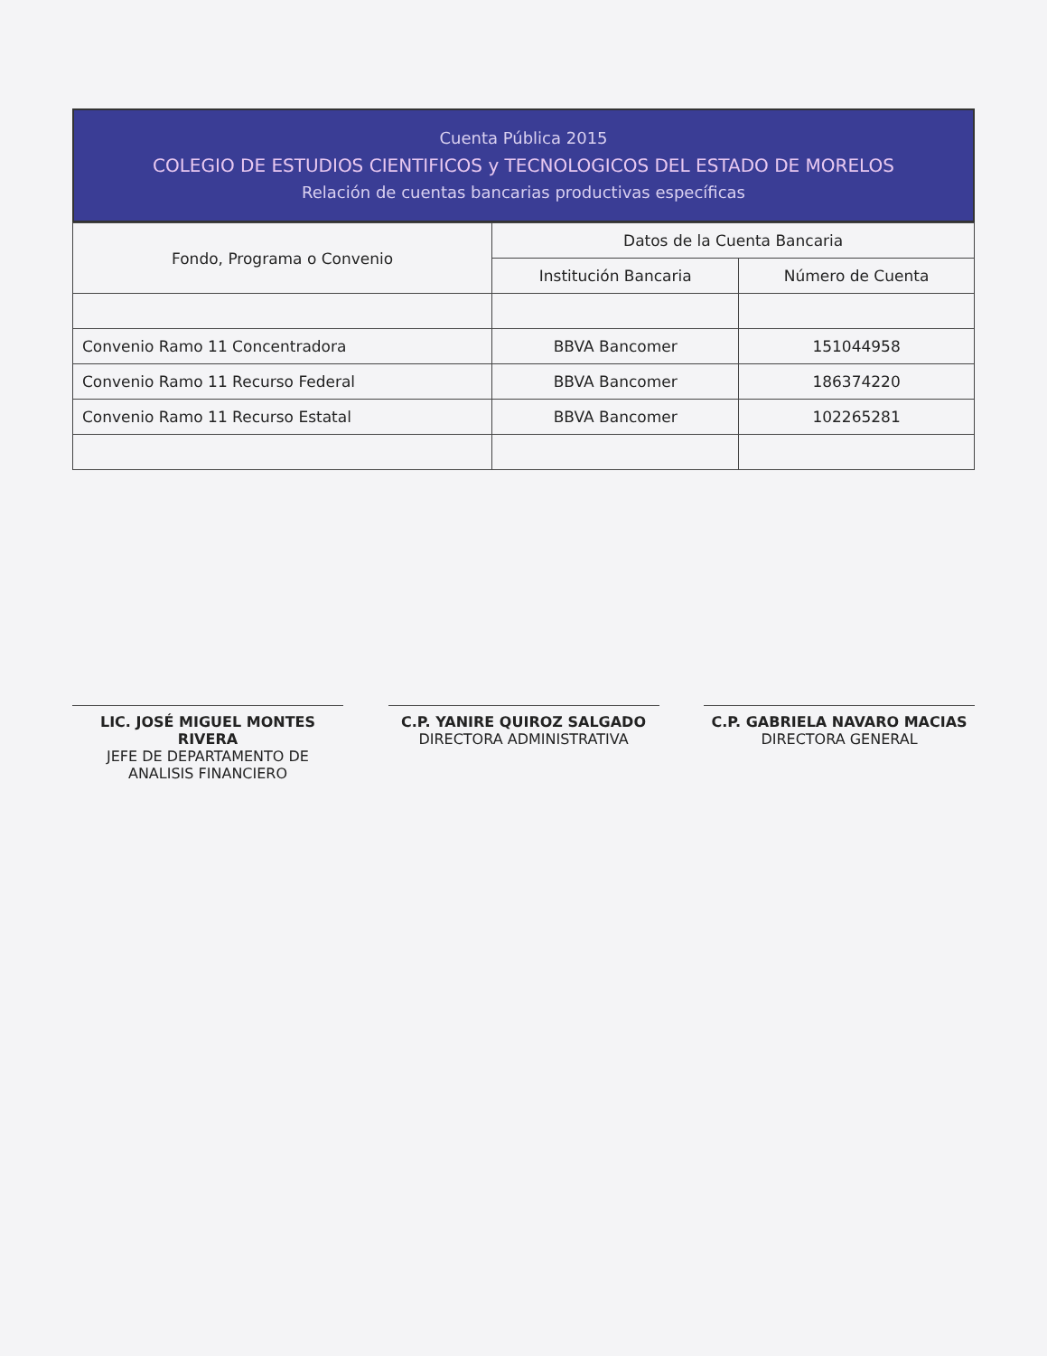Cuenta Pública 2015
COLEGIO DE ESTUDIOS CIENTIFICOS y TECNOLOGICOS DEL ESTADO DE MORELOS
Relación de cuentas bancarias productivas específicas
| Fondo, Programa o Convenio | Datos de la Cuenta Bancaria | |
| --- | --- | --- |
| | Institución Bancaria | Número de Cuenta |
| Convenio Ramo 11 Concentradora | BBVA Bancomer | 151044958 |
| Convenio Ramo 11 Recurso Federal | BBVA Bancomer | 186374220 |
| Convenio Ramo 11 Recurso Estatal | BBVA Bancomer | 102265281 |
LIC. JOSÉ MIGUEL MONTES RIVERA
JEFE DE DEPARTAMENTO DE ANALISIS FINANCIERO
C.P. YANIRE QUIROZ SALGADO
DIRECTORA ADMINISTRATIVA
C.P. GABRIELA NAVARO MACIAS
DIRECTORA GENERAL